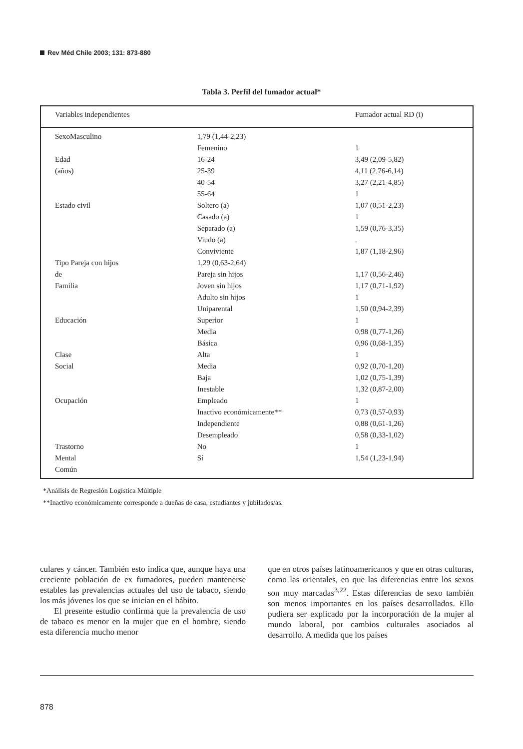Rev Méd Chile 2003; 131: 873-880
Tabla 3. Perfil del fumador actual*
| Variables independientes | | Fumador actual RD (i) |
| --- | --- | --- |
| SexoMasculino | 1,79 (1,44-2,23) | |
| | Femenino | 1 |
| Edad | 16-24 | 3,49 (2,09-5,82) |
| (años) | 25-39 | 4,11 (2,76-6,14) |
| | 40-54 | 3,27 (2,21-4,85) |
| | 55-64 | 1 |
| Estado civil | Soltero (a) | 1,07 (0,51-2,23) |
| | Casado (a) | 1 |
| | Separado (a) | 1,59 (0,76-3,35) |
| | Viudo (a) | . |
| | Conviviente | 1,87 (1,18-2,96) |
| Tipo Pareja con hijos | 1,29 (0,63-2,64) | |
| de | Pareja sin hijos | 1,17 (0,56-2,46) |
| Familia | Joven sin hijos | 1,17 (0,71-1,92) |
| | Adulto sin hijos | 1 |
| | Uniparental | 1,50 (0,94-2,39) |
| Educación | Superior | 1 |
| | Media | 0,98 (0,77-1,26) |
| | Básica | 0,96 (0,68-1,35) |
| Clase | Alta | 1 |
| Social | Media | 0,92 (0,70-1,20) |
| | Baja | 1,02 (0,75-1,39) |
| | Inestable | 1,32 (0,87-2,00) |
| Ocupación | Empleado | 1 |
| | Inactivo económicamente** | 0,73 (0,57-0,93) |
| | Independiente | 0,88 (0,61-1,26) |
| | Desempleado | 0,58 (0,33-1,02) |
| Trastorno | No | 1 |
| Mental | Sí | 1,54 (1,23-1,94) |
| Común | | |
*Análisis de Regresión Logística Múltiple
**Inactivo económicamente corresponde a dueñas de casa, estudiantes y jubilados/as.
culares y cáncer. También esto indica que, aunque haya una creciente población de ex fumadores, pueden mantenerse estables las prevalencias actuales del uso de tabaco, siendo los más jóvenes los que se inician en el hábito.
El presente estudio confirma que la prevalencia de uso de tabaco es menor en la mujer que en el hombre, siendo esta diferencia mucho menor
que en otros países latinoamericanos y que en otras culturas, como las orientales, en que las diferencias entre los sexos son muy marcadas<sup>3,22</sup>. Estas diferencias de sexo también son menos importantes en los países desarrollados. Ello pudiera ser explicado por la incorporación de la mujer al mundo laboral, por cambios culturales asociados al desarrollo. A medida que los países
878